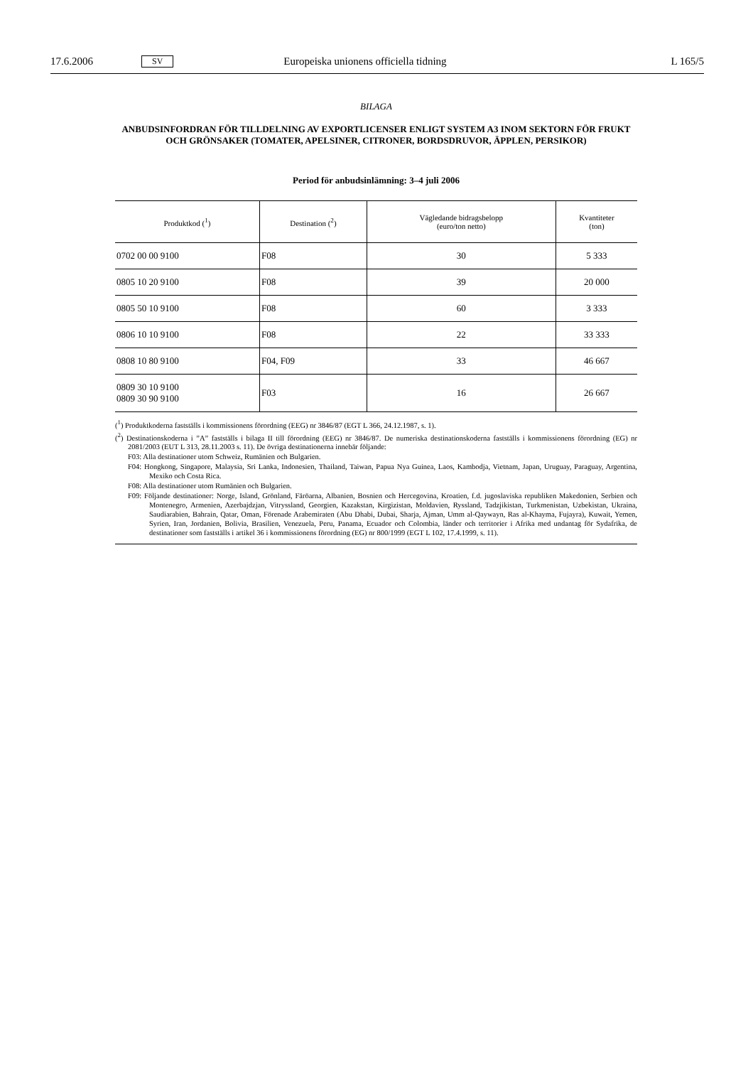17.6.2006 SV Europeiska unionens officiella tidning L 165/5
BILAGA
ANBUDSINFORDRAN FÖR TILLDELNING AV EXPORTLICENSER ENLIGT SYSTEM A3 INOM SEKTORN FÖR FRUKT OCH GRÖNSAKER (TOMATER, APELSINER, CITRONER, BORDSDRUVOR, ÄPPLEN, PERSIKOR)
Period för anbudsinlämning: 3–4 juli 2006
| Produktkod (<sup>1</sup>) | Destination (<sup>2</sup>) | Vägledande bidragsbelopp (euro/ton netto) | Kvantiteter (ton) |
| --- | --- | --- | --- |
| 0702 00 00 9100 | F08 | 30 | 5 333 |
| 0805 10 20 9100 | F08 | 39 | 20 000 |
| 0805 50 10 9100 | F08 | 60 | 3 333 |
| 0806 10 10 9100 | F08 | 22 | 33 333 |
| 0808 10 80 9100 | F04, F09 | 33 | 46 667 |
| 0809 30 10 9100 0809 30 90 9100 | F03 | 16 | 26 667 |
(<sup>1</sup>) Produktkoderna fastställs i kommissionens förordning (EEG) nr 3846/87 (EGT L 366, 24.12.1987, s. 1).
(<sup>2</sup>) Destinationskoderna i ”A” fastställs i bilaga II till förordning (EEG) nr 3846/87. De numeriska destinationskoderna fastställs i kommissionens förordning (EG) nr 2081/2003 (EUT L 313, 28.11.2003 s. 11). De övriga destinationerna innebär följande:
F03: Alla destinationer utom Schweiz, Rumänien och Bulgarien.
F04: Hongkong, Singapore, Malaysia, Sri Lanka, Indonesien, Thailand, Taiwan, Papua Nya Guinea, Laos, Kambodja, Vietnam, Japan, Uruguay, Paraguay, Argentina, Mexiko och Costa Rica.
F08: Alla destinationer utom Rumänien och Bulgarien.
F09: Följande destinationer: Norge, Island, Grönland, Färöarna, Albanien, Bosnien och Hercegovina, Kroatien, f.d. jugoslaviska republiken Makedonien, Serbien och Montenegro, Armenien, Azerbajdzjan, Vitryssland, Georgien, Kazakstan, Kirgizistan, Moldavien, Ryssland, Tadzjikistan, Turkmenistan, Uzbekistan, Ukraina, Saudiarabien, Bahrain, Qatar, Oman, Förenade Arabemiraten (Abu Dhabi, Dubai, Sharja, Ajman, Umm al-Qaywayn, Ras al-Khayma, Fujayra), Kuwait, Yemen, Syrien, Iran, Jordanien, Bolivia, Brasilien, Venezuela, Peru, Panama, Ecuador och Colombia, länder och territorier i Afrika med undantag för Sydafrika, de destinationer som fastställs i artikel 36 i kommissionens förordning (EG) nr 800/1999 (EGT L 102, 17.4.1999, s. 11).